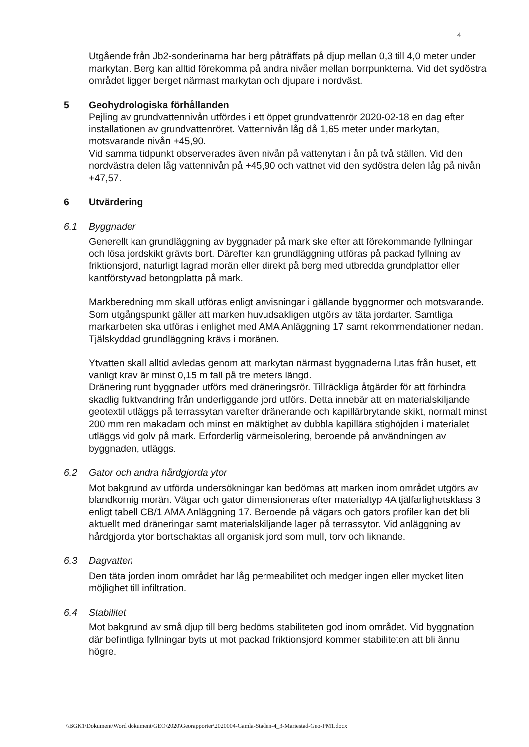4
Utgående från Jb2-sonderinarna har berg påträffats på djup mellan 0,3 till 4,0 meter under markytan. Berg kan alltid förekomma på andra nivåer mellan borrpunkterna. Vid det sydöstra området ligger berget närmast markytan och djupare i nordväst.
5 Geohydrologiska förhållanden
Pejling av grundvattennivån utfördes i ett öppet grundvattenrör 2020-02-18 en dag efter installationen av grundvattenröret. Vattennivån låg då 1,65 meter under markytan, motsvarande nivån +45,90.
Vid samma tidpunkt observerades även nivån på vattenytan i ån på två ställen. Vid den nordvästra delen låg vattennivån på +45,90 och vattnet vid den sydöstra delen låg på nivån +47,57.
6 Utvärdering
6.1 Byggnader
Generellt kan grundläggning av byggnader på mark ske efter att förekommande fyllningar och lösa jordskikt grävts bort. Därefter kan grundläggning utföras på packad fyllning av friktionsjord, naturligt lagrad morän eller direkt på berg med utbredda grundplattor eller kantförstyvad betongplatta på mark.
Markberedning mm skall utföras enligt anvisningar i gällande byggnormer och motsvarande. Som utgångspunkt gäller att marken huvudsakligen utgörs av täta jordarter. Samtliga markarbeten ska utföras i enlighet med AMA Anläggning 17 samt rekommendationer nedan. Tjälskyddad grundläggning krävs i moränen.
Ytvatten skall alltid avledas genom att markytan närmast byggnaderna lutas från huset, ett vanligt krav är minst 0,15 m fall på tre meters längd.
Dränering runt byggnader utförs med dräneringsrör. Tillräckliga åtgärder för att förhindra skadlig fuktvandring från underliggande jord utförs. Detta innebär att en materialskiljande geotextil utläggs på terrassytan varefter dränerande och kapillärbrytande skikt, normalt minst 200 mm ren makadam och minst en mäktighet av dubbla kapillära stighöjden i materialet utläggs vid golv på mark. Erforderlig värmeisolering, beroende på användningen av byggnaden, utläggs.
6.2 Gator och andra hårdgjorda ytor
Mot bakgrund av utförda undersökningar kan bedömas att marken inom området utgörs av blandkornig morän. Vägar och gator dimensioneras efter materialtyp 4A tjälfarlighetsklass 3 enligt tabell CB/1 AMA Anläggning 17. Beroende på vägars och gators profiler kan det bli aktuellt med dräneringar samt materialskiljande lager på terrassytor. Vid anläggning av hårdgjorda ytor bortschaktas all organisk jord som mull, torv och liknande.
6.3 Dagvatten
Den täta jorden inom området har låg permeabilitet och medger ingen eller mycket liten möjlighet till infiltration.
6.4 Stabilitet
Mot bakgrund av små djup till berg bedöms stabiliteten god inom området. Vid byggnation där befintliga fyllningar byts ut mot packad friktionsjord kommer stabiliteten att bli ännu högre.
\\BGK1\Dokument\Word dokument\GEO\2020\Georapporter\2020004-Gamla-Staden-4_3-Mariestad-Geo-PM1.docx